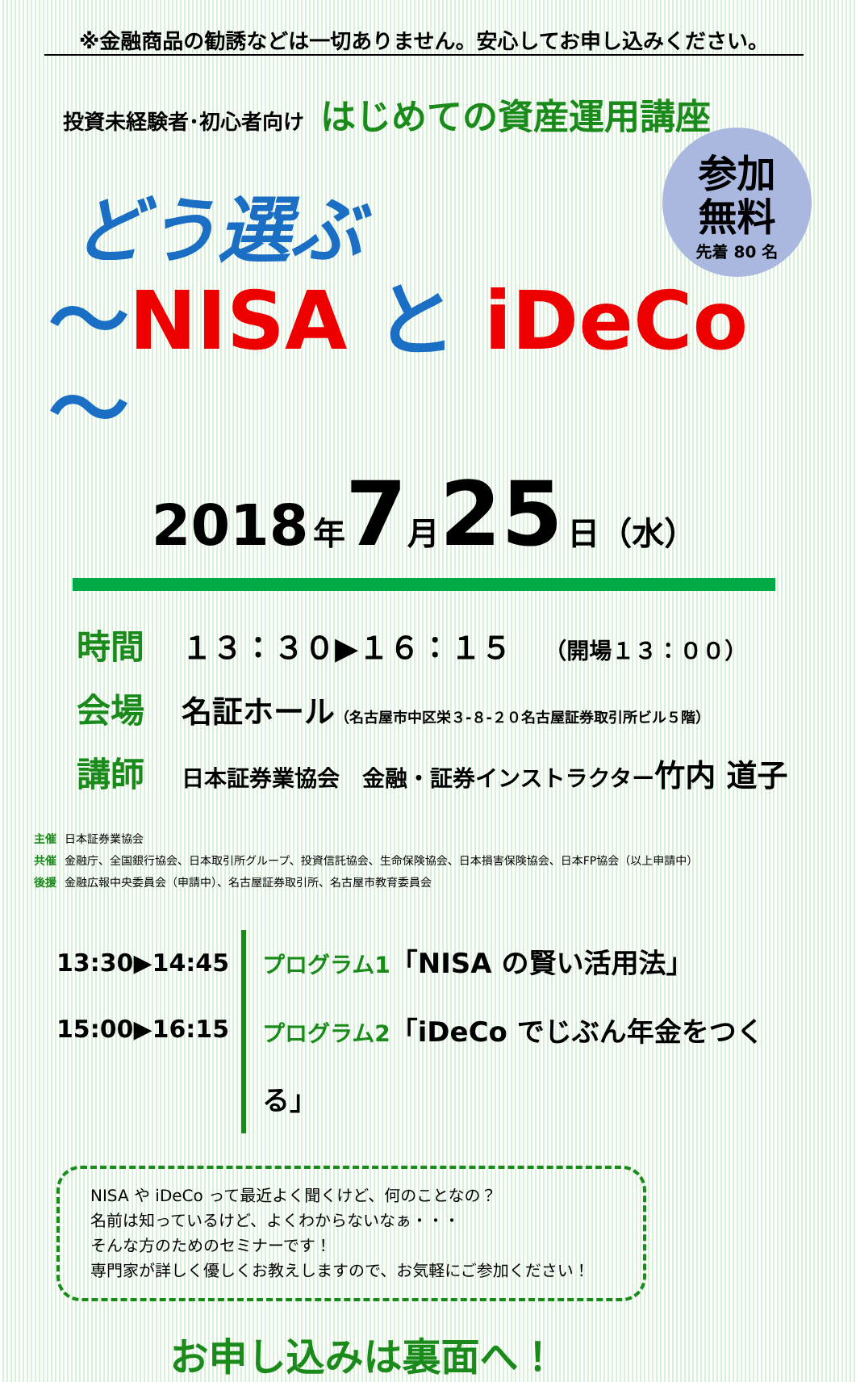※金融商品の勧誘などは一切ありません。安心してお申し込みください。
投資未経験者･初心者向け はじめての資産運用講座
参加
無料
先着 80 名
どう選ぶ
～NISA と iDeCo～
2018 年 7 月 25 日（水）
時間 １３：３０▶１６：１５ （開場１３：００）
会場 名証ホール （名古屋市中区栄３-８-２０名古屋証券取引所ビル５階）
講師 日本証券業協会　金融・証券インストラクター 竹内 道子
主催 日本証券業協会
共催 金融庁、全国銀行協会、日本取引所グループ、投資信託協会、生命保険協会、日本損害保険協会、日本FP協会（以上申請中）
後援 金融広報中央委員会（申請中）、名古屋証券取引所、名古屋市教育委員会
13:30▶14:45
15:00▶16:15
プログラム1「NISA の賢い活用法」
プログラム2「iDeCo でじぶん年金をつくる」
NISA や iDeCo って最近よく聞くけど、何のことなの？
名前は知っているけど、よくわからないなぁ・・・
そんな方のためのセミナーです！
専門家が詳しく優しくお教えしますので、お気軽にご参加ください！
お申し込みは裏面へ！